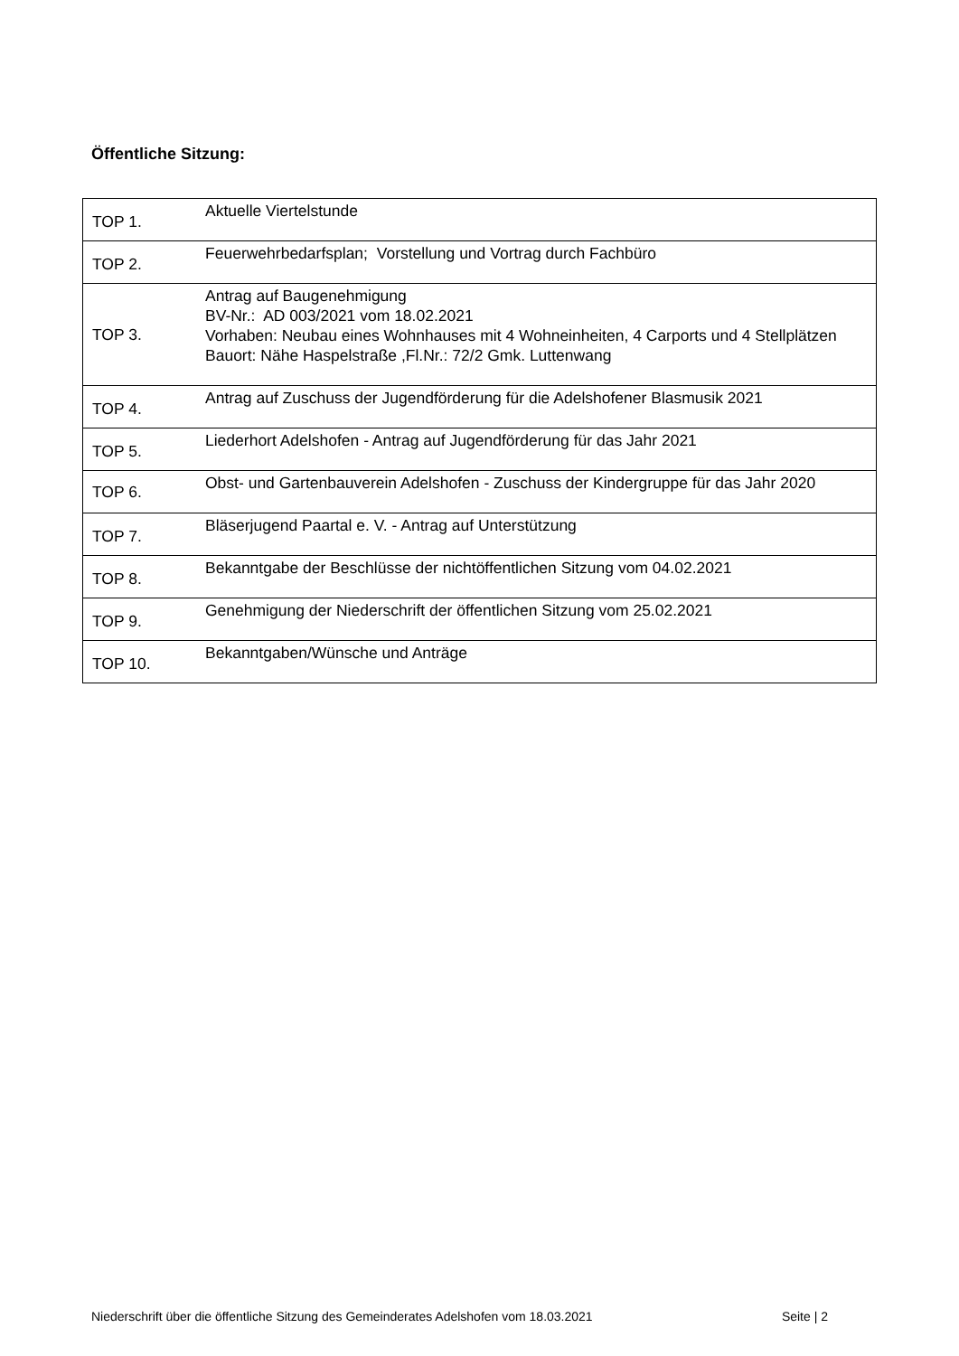Öffentliche Sitzung:
| TOP 1. | Aktuelle Viertelstunde |
| TOP 2. | Feuerwehrbedarfsplan; Vorstellung und Vortrag durch Fachbüro |
| TOP 3. | Antrag auf Baugenehmigung BV-Nr.: AD 003/2021 vom 18.02.2021 Vorhaben: Neubau eines Wohnhauses mit 4 Wohneinheiten, 4 Carports und 4 Stellplätzen Bauort: Nähe Haspelstraße ,Fl.Nr.: 72/2 Gmk. Luttenwang |
| TOP 4. | Antrag auf Zuschuss der Jugendförderung für die Adelshofener Blasmusik 2021 |
| TOP 5. | Liederhort Adelshofen - Antrag auf Jugendförderung für das Jahr 2021 |
| TOP 6. | Obst- und Gartenbauverein Adelshofen - Zuschuss der Kindergruppe für das Jahr 2020 |
| TOP 7. | Bläserjugend Paartal e. V. - Antrag auf Unterstützung |
| TOP 8. | Bekanntgabe der Beschlüsse der nichtöffentlichen Sitzung vom 04.02.2021 |
| TOP 9. | Genehmigung der Niederschrift der öffentlichen Sitzung vom 25.02.2021 |
| TOP 10. | Bekanntgaben/Wünsche und Anträge |
Niederschrift über die öffentliche Sitzung des Gemeinderates Adelshofen vom 18.03.2021 Seite | 2